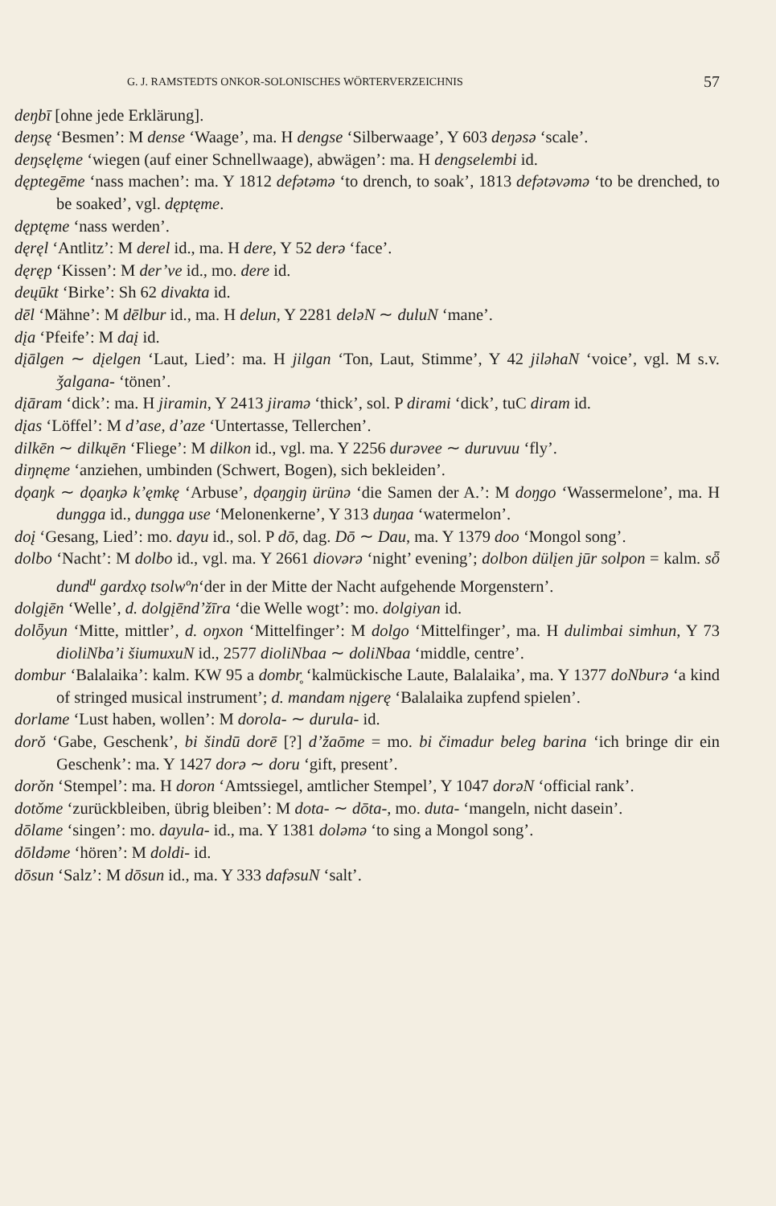G. J. RAMSTEDTS ONKOR-SOLONISCHES WÖRTERVERZEICHNIS 57
deŋbī [ohne jede Erklärung].
deŋsę ‘Besmen’: M dense ‘Waage’, ma. H dengse ‘Silberwaage’, Y 603 deŋəsə ‘scale’.
deŋsęlęme ‘wiegen (auf einer Schnellwaage), abwägen’: ma. H dengselembi id.
dęptegēme ‘nass machen’: ma. Y 1812 defətəmə ‘to drench, to soak’, 1813 defətəvəmə ‘to be drenched, to be soaked’, vgl. dęptęme.
dęptęme ‘nass werden’.
dęręl ‘Antlitz’: M derel id., ma. H dere, Y 52 derə ‘face’.
dęręp ‘Kissen’: M der’ve id., mo. dere id.
deųūkt ‘Birke’: Sh 62 divakta id.
dēl ‘Mähne’: M dēlbur id., ma. H delun, Y 2281 deləN ∼ duluN ‘mane’.
dįa ‘Pfeife’: M daį id.
dįālgen ∼ dįelgen ‘Laut, Lied’: ma. H jilgan ‘Ton, Laut, Stimme’, Y 42 jiləhaN ‘voice’, vgl. M s.v. ǯalgana- ‘tönen’.
dįāram ‘dick’: ma. H jiramin, Y 2413 jiramə ‘thick’, sol. P dirami ‘dick’, tuC diram id.
dįas ‘Löffel’: M d’ase, d’aze ‘Untertasse, Tellerchen’.
dilkēn ∼ dilkųēn ‘Fliege’: M dilkon id., vgl. ma. Y 2256 durəvee ∼ duruvuu ‘fly’.
diŋnęme ‘anziehen, umbinden (Schwert, Bogen), sich bekleiden’.
dǫaŋk ∼ dǫaŋkə k’ęmkę ‘Arbuse’, dǫaŋgiŋ ürünə ‘die Samen der A.’: M doŋgo ‘Wassermelone’, ma. H dungga id., dungga use ‘Melonenkerne’, Y 313 duŋaa ‘watermelon’.
doį ‘Gesang, Lied’: mo. dayu id., sol. P dō, dag. Dō ∼ Dau, ma. Y 1379 doo ‘Mongol song’.
dolbo ‘Nacht’: M dolbo id., vgl. ma. Y 2661 diovərə ‘night’ evening’; dolbon dülįen jūr solpon = kalm. sȫ dund<sup>u</sup> gardxǫ tsolwºn‘der in der Mitte der Nacht aufgehende Morgenstern’.
dolgįēn ‘Welle’, d. dolgįēnd’žīra ‘die Welle wogt’: mo. dolgiyan id.
dolȫyun ‘Mitte, mittler’, d. oŋxon ‘Mittelfinger’: M dolgo ‘Mittelfinger’, ma. H dulimbai simhun, Y 73 dioliNba’i šiumuxuN id., 2577 dioliNbaa ∼ doliNbaa ‘middle, centre’.
dombur ‘Balalaika’: kalm. KW 95 a dombr̥ ‘kalmückische Laute, Balalaika’, ma. Y 1377 doNburə ‘a kind of stringed musical instrument’; d. mandam nįgerę ‘Balalaika zupfend spielen’.
dorlame ‘Lust haben, wollen’: M dorola- ∼ durula- id.
dorŏ ‘Gabe, Geschenk’, bi šindū dorē [?] d’žaōme = mo. bi čimadur beleg barina ‘ich bringe dir ein Geschenk’: ma. Y 1427 dorə ∼ doru ‘gift, present’.
dorŏn ‘Stempel’: ma. H doron ‘Amtssiegel, amtlicher Stempel’, Y 1047 dorəN ‘official rank’.
dotŏme ‘zurückbleiben, übrig bleiben’: M dota- ∼ dōta-, mo. duta- ‘mangeln, nicht dasein’.
dōlame ‘singen’: mo. dayula- id., ma. Y 1381 doləmə ‘to sing a Mongol song’.
dōldəme ‘hören’: M doldi- id.
dōsun ‘Salz’: M dōsun id., ma. Y 333 dafəsuN ‘salt’.